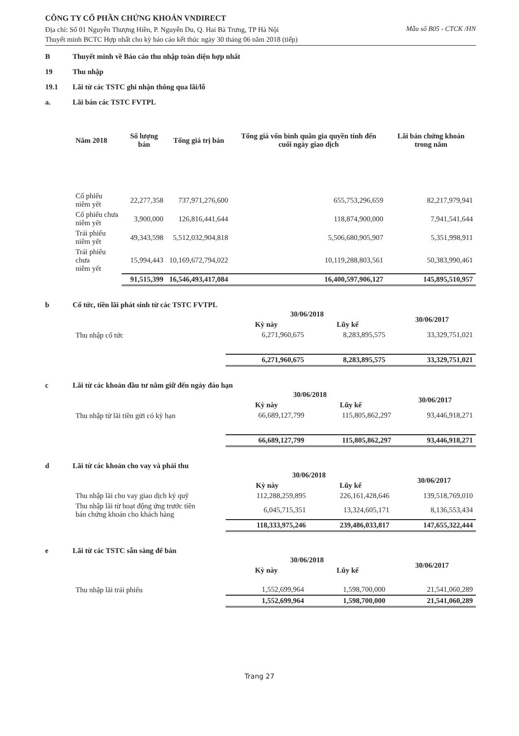CÔNG TY CỔ PHẦN CHỨNG KHOÁN VNDIRECT
Địa chỉ: Số 01 Nguyễn Thượng Hiền, P. Nguyễn Du, Q. Hai Bà Trưng, TP Hà Nội
Thuyết minh BCTC Hợp nhất cho kỳ báo cáo kết thúc ngày 30 tháng 06 năm 2018 (tiếp)
Mẫu số B05 - CTCK /HN
B Thuyết minh về Báo cáo thu nhập toàn diện hợp nhất
19 Thu nhập
19.1 Lãi từ các TSTC ghi nhận thông qua lãi/lỗ
a. Lãi bán các TSTC FVTPL
| Năm 2018 | Số lượng bán | Tổng giá trị bán | Tổng giá vốn bình quân gia quyền tính đến cuối ngày giao dịch | Lãi bán chứng khoán trong năm |
| --- | --- | --- | --- | --- |
| Cổ phiếu niêm yết | 22,277,358 | 737,971,276,600 | 655,753,296,659 | 82,217,979,941 |
| Cổ phiếu chưa niêm yết | 3,900,000 | 126,816,441,644 | 118,874,900,000 | 7,941,541,644 |
| Trái phiếu niêm yết | 49,343,598 | 5,512,032,904,818 | 5,506,680,905,907 | 5,351,998,911 |
| Trái phiếu chưa niêm yết | 15,994,443 | 10,169,672,794,022 | 10,119,288,803,561 | 50,383,990,461 |
| | 91,515,399 | 16,546,493,417,084 | 16,400,597,906,127 | 145,895,510,957 |
b Cổ tức, tiền lãi phát sinh từ các TSTC FVTPL
| | 30/06/2018 | | 30/06/2017 |
| --- | --- | --- | --- |
| | Kỳ này | Lũy kế | |
| Thu nhập cổ tức | 6,271,960,675 | 8,283,895,575 | 33,329,751,021 |
| | 6,271,960,675 | 8,283,895,575 | 33,329,751,021 |
c Lãi từ các khoản đầu tư nắm giữ đến ngày đáo hạn
| | 30/06/2018 | | 30/06/2017 |
| --- | --- | --- | --- |
| | Kỳ này | Lũy kế | |
| Thu nhập từ lãi tiền gửi có kỳ hạn | 66,689,127,799 | 115,805,862,297 | 93,446,918,271 |
| | 66,689,127,799 | 115,805,862,297 | 93,446,918,271 |
d Lãi từ các khoản cho vay và phải thu
| | 30/06/2018 | | 30/06/2017 |
| --- | --- | --- | --- |
| | Kỳ này | Lũy kế | |
| Thu nhập lãi cho vay giao dịch ký quỹ | 112,288,259,895 | 226,161,428,646 | 139,518,769,010 |
| Thu nhập lãi từ hoạt động ứng trước tiền bán chứng khoán cho khách hàng | 6,045,715,351 | 13,324,605,171 | 8,136,553,434 |
| | 118,333,975,246 | 239,486,033,817 | 147,655,322,444 |
e Lãi từ các TSTC sẵn sàng để bán
| | 30/06/2018 | | 30/06/2017 |
| --- | --- | --- | --- |
| | Kỳ này | Lũy kế | |
| Thu nhập lãi trái phiếu | 1,552,699,964 | 1,598,700,000 | 21,541,060,289 |
| | 1,552,699,964 | 1,598,700,000 | 21,541,060,289 |
Trang 27